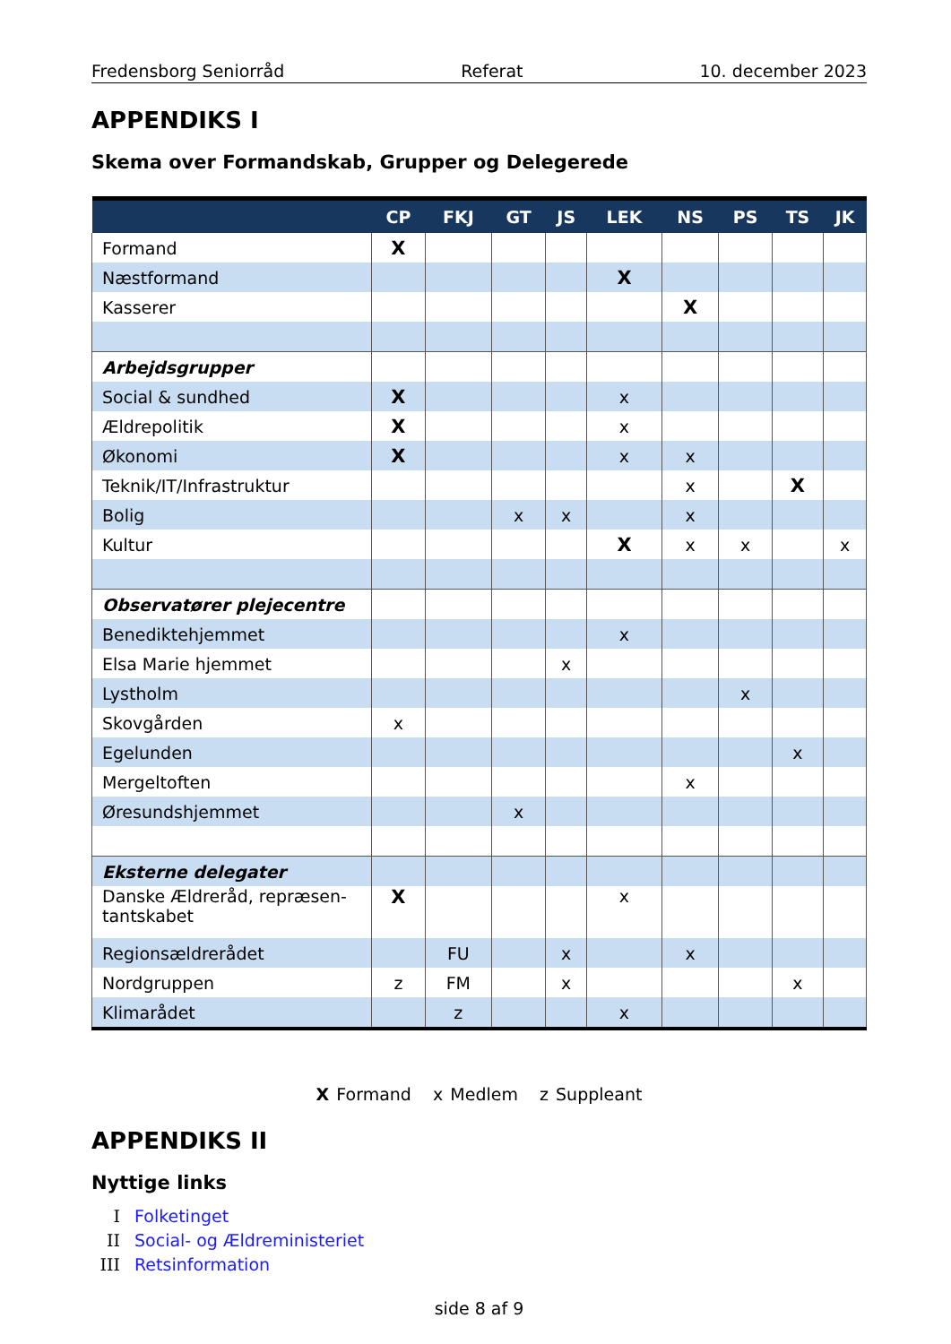Fredensborg Seniorråd Referat 10. december 2023
APPENDIKS I
Skema over Formandskab, Grupper og Delegerede
| | CP | FKJ | GT | JS | LEK | NS | PS | TS | JK |
| --- | --- | --- | --- | --- | --- | --- | --- | --- | --- |
| Formand | X | | | | | | | | |
| Næstformand | | | | | X | | | | |
| Kasserer | | | | | | X | | | |
| Arbejdsgrupper | | | | | | | | | |
| Social & sundhed | X | | | | x | | | | |
| Ældrepolitik | X | | | | x | | | | |
| Økonomi | X | | | | x | x | | | |
| Teknik/IT/Infrastruktur | | | | | | x | | X | |
| Bolig | | | x | x | | x | | | |
| Kultur | | | | | X | x | x | | x |
| Observatører plejecentre | | | | | | | | | |
| Benediktehjemmet | | | | | x | | | | |
| Elsa Marie hjemmet | | | | x | | | | | |
| Lystholm | | | | | | | x | | |
| Skovgården | x | | | | | | | | |
| Egelunden | | | | | | | | x | |
| Mergeltoften | | | | | | x | | | |
| Øresundshjemmet | | | x | | | | | | |
| Eksterne delegater | | | | | | | | | |
| Danske Ældreråd, repræsen- tantskabet | X | | | | x | | | | |
| Regionsældrerådet | | FU | | x | | x | | | |
| Nordgruppen | z | FM | | x | | | | x | |
| Klimarådet | | z | | | x | | | | |
X Formand x Medlem z Suppleant
APPENDIKS II
Nyttige links
I Folketinget
II Social- og Ældreministeriet
III Retsinformation
side 8 af 9